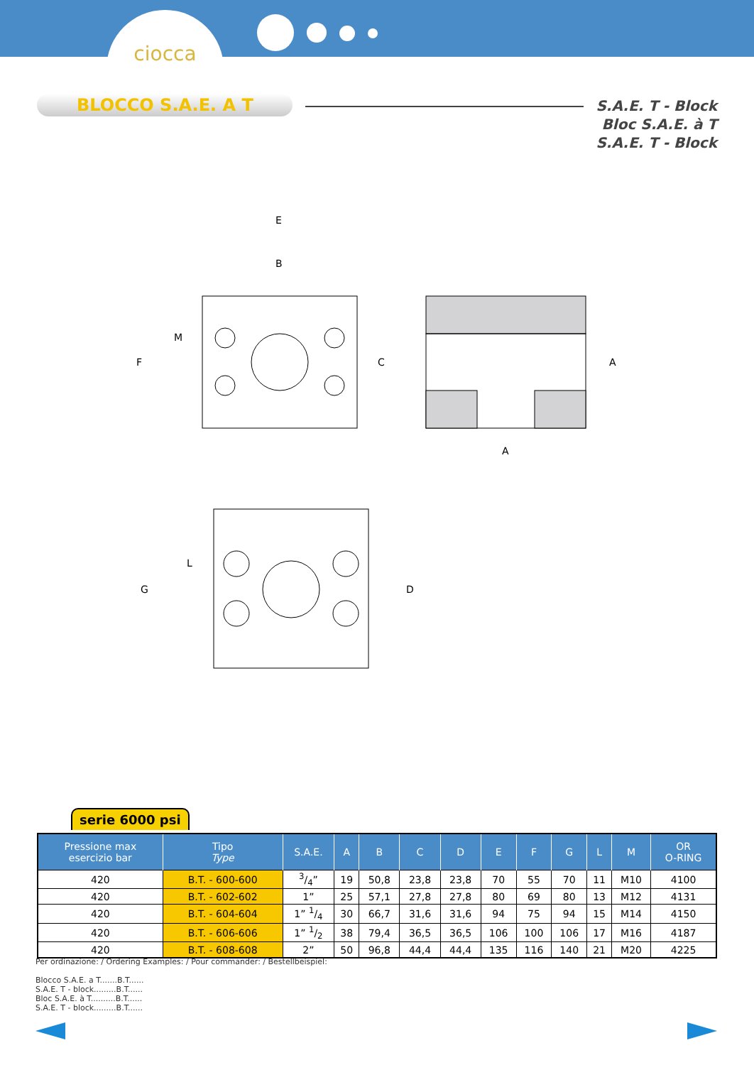ciocca
BLOCCO S.A.E. A T
S.A.E. T - Block
Bloc S.A.E. à T
S.A.E. T - Block
E
B
F
M
C
A
A
G
L
D
serie 6000 psi
| Pressione max esercizio bar | Tipo Type | S.A.E. | A | B | C | D | E | F | G | L | M | OR O-RING |
| --- | --- | --- | --- | --- | --- | --- | --- | --- | --- | --- | --- | --- |
| 420 | B.T. - 600-600 | 3/4” | 19 | 50,8 | 23,8 | 23,8 | 70 | 55 | 70 | 11 | M10 | 4100 |
| 420 | B.T. - 602-602 | 1” | 25 | 57,1 | 27,8 | 27,8 | 80 | 69 | 80 | 13 | M12 | 4131 |
| 420 | B.T. - 604-604 | 1” 1/4 | 30 | 66,7 | 31,6 | 31,6 | 94 | 75 | 94 | 15 | M14 | 4150 |
| 420 | B.T. - 606-606 | 1” 1/2 | 38 | 79,4 | 36,5 | 36,5 | 106 | 100 | 106 | 17 | M16 | 4187 |
| 420 | B.T. - 608-608 | 2” | 50 | 96,8 | 44,4 | 44,4 | 135 | 116 | 140 | 21 | M20 | 4225 |
Per ordinazione: / Ordering Examples: / Pour commander: / Bestellbeispiel:
Blocco S.A.E. a T.......B.T......
S.A.E. T - block.........B.T......
Bloc S.A.E. à T..........B.T......
S.A.E. T - block.........B.T......